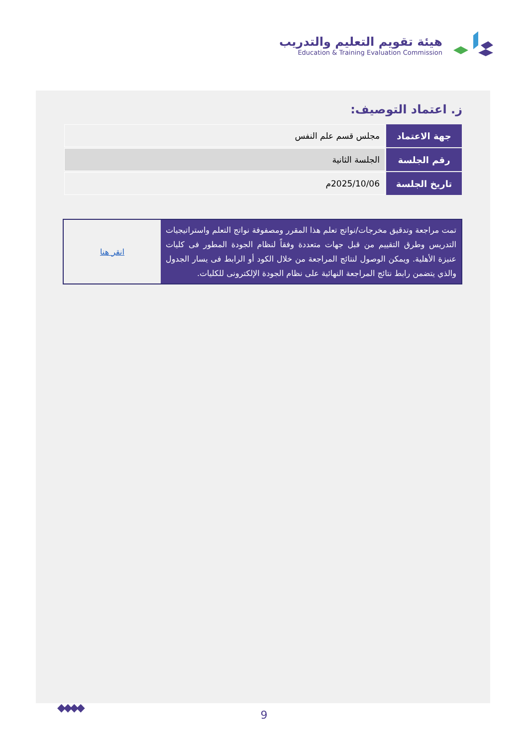هيئة تقويم التعليم والتدريب
Education & Training Evaluation Commission
ز. اعتماد التوصيف:
| جهة الاعتماد | مجلس قسم علم النفس |
| رقم الجلسة | الجلسة الثانية |
| تاريخ الجلسة | 2025/10/06م |
| تمت مراجعة وتدقيق مخرجات/نواتج تعلم هذا المقرر ومصفوفة نواتج التعلم واستراتيجيات التدريس وطرق التقييم من قبل جهات متعددة وفقاً لنظام الجودة المطور فى كليات عنيزة الأهلية. ويمكن الوصول لنتائج المراجعة من خلال الكود أو الرابط فى يسار الجدول والذي يتضمن رابط نتائج المراجعة النهائية على نظام الجودة الإلكترونى للكليات. | انقر هنا |
◆◆◆◆
9